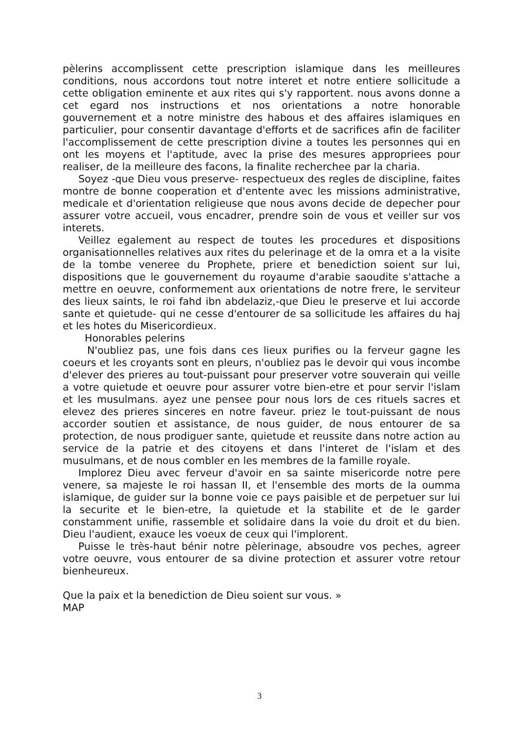pèlerins accomplissent cette prescription islamique dans les meilleures conditions, nous accordons tout notre interet et notre entiere sollicitude a cette obligation eminente et aux rites qui s'y rapportent. nous avons donne a cet egard nos instructions et nos orientations a notre honorable gouvernement et a notre ministre des habous et des affaires islamiques en particulier, pour consentir davantage d'efforts et de sacrifices afin de faciliter l'accomplissement de cette prescription divine a toutes les personnes qui en ont les moyens et l'aptitude, avec la prise des mesures appropriees pour realiser, de la meilleure des facons, la finalite recherchee par la charia.
Soyez -que Dieu vous preserve- respectueux des regles de discipline, faites montre de bonne cooperation et d'entente avec les missions administrative, medicale et d'orientation religieuse que nous avons decide de depecher pour assurer votre accueil, vous encadrer, prendre soin de vous et veiller sur vos interets.
Veillez egalement au respect de toutes les procedures et dispositions organisationnelles relatives aux rites du pelerinage et de la omra et a la visite de la tombe veneree du Prophete, priere et benediction soient sur lui, dispositions que le gouvernement du royaume d'arabie saoudite s'attache a mettre en oeuvre, conformement aux orientations de notre frere, le serviteur des lieux saints, le roi fahd ibn abdelaziz,-que Dieu le preserve et lui accorde sante et quietude- qui ne cesse d'entourer de sa sollicitude les affaires du haj et les hotes du Misericordieux.
Honorables pelerins
N'oubliez pas, une fois dans ces lieux purifies ou la ferveur gagne les coeurs et les croyants sont en pleurs, n'oubliez pas le devoir qui vous incombe d'elever des prieres au tout-puissant pour preserver votre souverain qui veille a votre quietude et oeuvre pour assurer votre bien-etre et pour servir l'islam et les musulmans. ayez une pensee pour nous lors de ces rituels sacres et elevez des prieres sinceres en notre faveur. priez le tout-puissant de nous accorder soutien et assistance, de nous guider, de nous entourer de sa protection, de nous prodiguer sante, quietude et reussite dans notre action au service de la patrie et des citoyens et dans l'interet de l'islam et des musulmans, et de nous combler en les membres de la famille royale.
Implorez Dieu avec ferveur d'avoir en sa sainte misericorde notre pere venere, sa majeste le roi hassan II, et l'ensemble des morts de la oumma islamique, de guider sur la bonne voie ce pays paisible et de perpetuer sur lui la securite et le bien-etre, la quietude et la stabilite et de le garder constamment unifie, rassemble et solidaire dans la voie du droit et du bien. Dieu l'audient, exauce les voeux de ceux qui l'implorent.
Puisse le très-haut bénir notre pèlerinage, absoudre vos peches, agreer votre oeuvre, vous entourer de sa divine protection et assurer votre retour bienheureux.
Que la paix et la benediction de Dieu soient sur vous. »
MAP
3